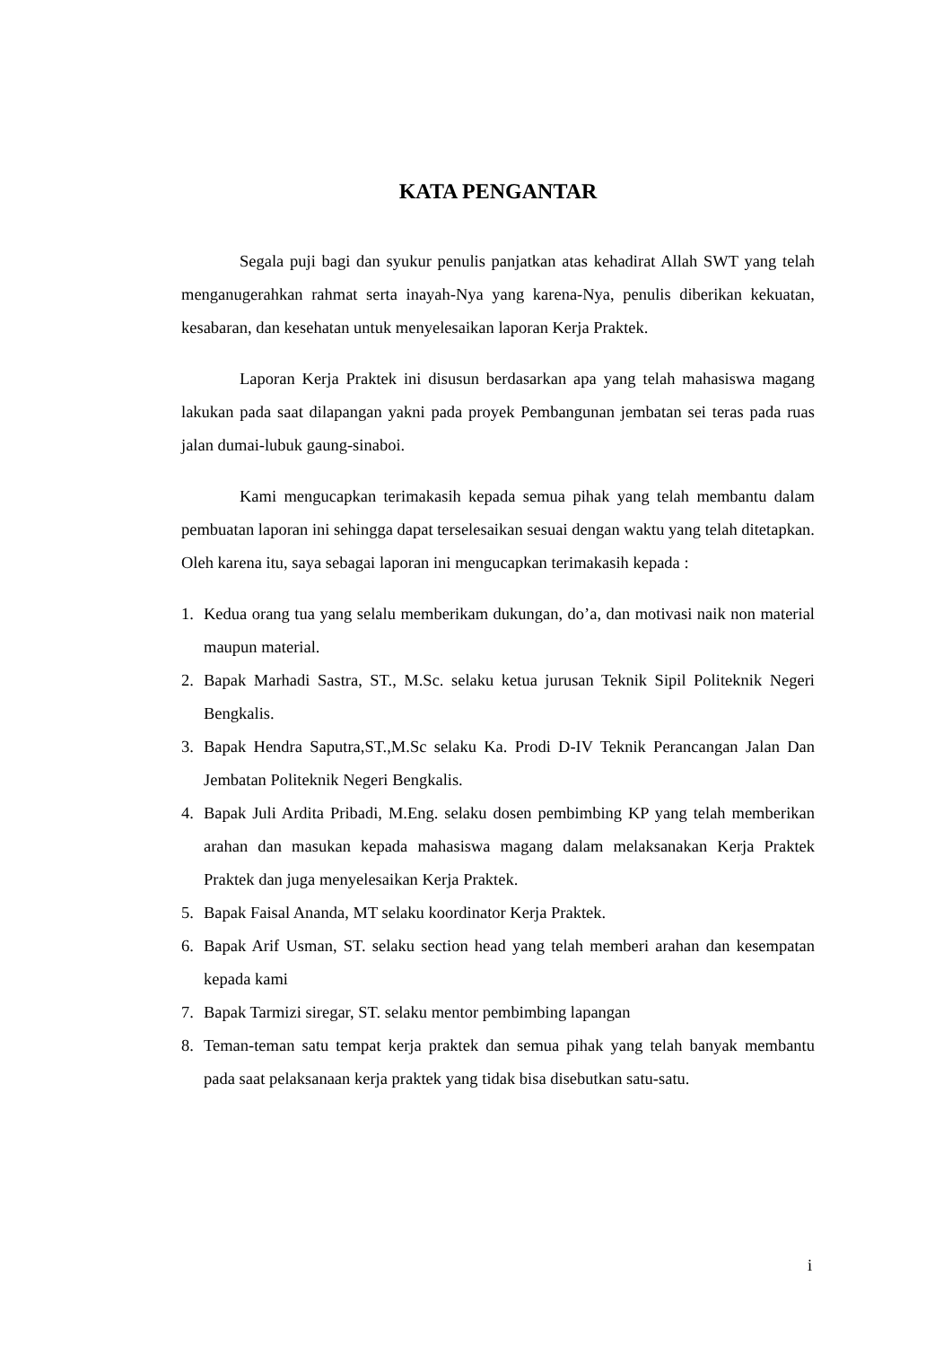KATA PENGANTAR
Segala puji bagi dan syukur penulis panjatkan atas kehadirat Allah SWT yang telah menganugerahkan rahmat serta inayah-Nya yang karena-Nya, penulis diberikan kekuatan, kesabaran, dan kesehatan untuk menyelesaikan laporan Kerja Praktek.
Laporan Kerja Praktek ini disusun berdasarkan apa yang telah mahasiswa magang lakukan pada saat dilapangan yakni pada proyek Pembangunan jembatan sei teras pada ruas jalan dumai-lubuk gaung-sinaboi.
Kami mengucapkan terimakasih kepada semua pihak yang telah membantu dalam pembuatan laporan ini sehingga dapat terselesaikan sesuai dengan waktu yang telah ditetapkan. Oleh karena itu, saya sebagai laporan ini mengucapkan terimakasih kepada :
1. Kedua orang tua yang selalu memberikam dukungan, do’a, dan motivasi naik non material maupun material.
2. Bapak Marhadi Sastra, ST., M.Sc. selaku ketua jurusan Teknik Sipil Politeknik Negeri Bengkalis.
3. Bapak Hendra Saputra,ST.,M.Sc selaku Ka. Prodi D-IV Teknik Perancangan Jalan Dan Jembatan Politeknik Negeri Bengkalis.
4. Bapak Juli Ardita Pribadi, M.Eng. selaku dosen pembimbing KP yang telah memberikan arahan dan masukan kepada mahasiswa magang dalam melaksanakan Kerja Praktek Praktek dan juga menyelesaikan Kerja Praktek.
5. Bapak Faisal Ananda, MT selaku koordinator Kerja Praktek.
6. Bapak Arif Usman, ST. selaku section head yang telah memberi arahan dan kesempatan kepada kami
7. Bapak Tarmizi siregar, ST. selaku mentor pembimbing lapangan
8. Teman-teman satu tempat kerja praktek dan semua pihak yang telah banyak membantu pada saat pelaksanaan kerja praktek yang tidak bisa disebutkan satu-satu.
i